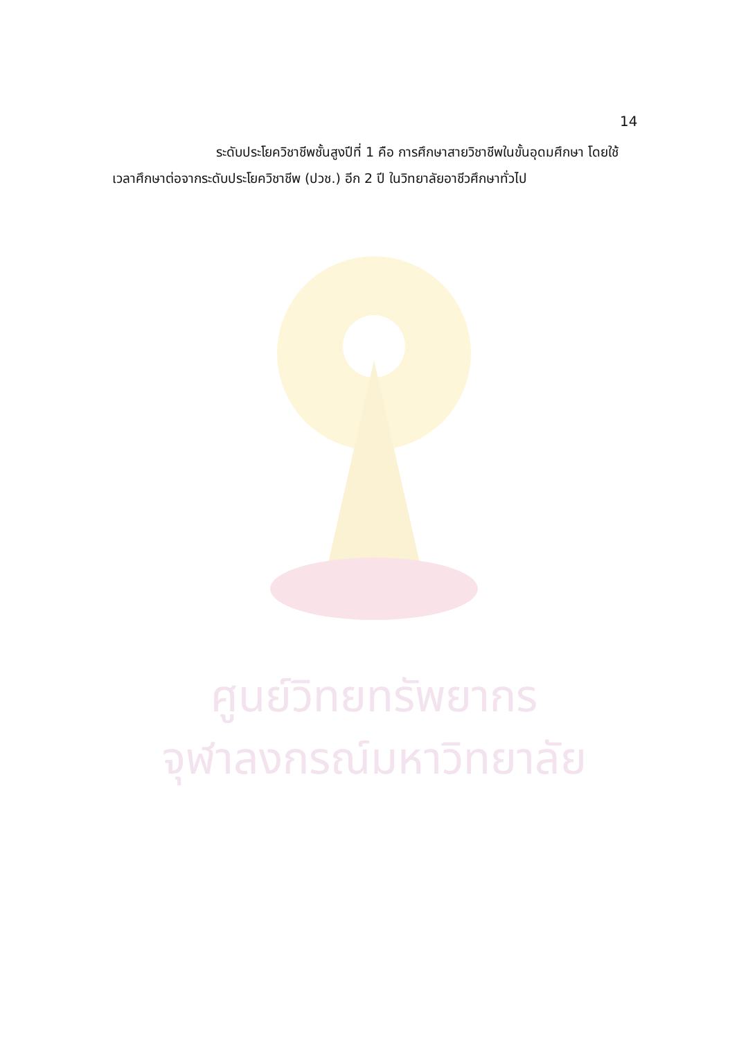14
ระดับประโยควิชาชีพชั้นสูงปีที่ 1 คือ การศึกษาสายวิชาชีพในขั้นอุดมศึกษา โดยใช้เวลาศึกษาต่อจากระดับประโยควิชาชีพ (ปวช.) อีก 2 ปี ในวิทยาลัยอาชีวศึกษาทั่วไป
ศูนย์วิทยทรัพยากร
จุฬาลงกรณ์มหาวิทยาลัย